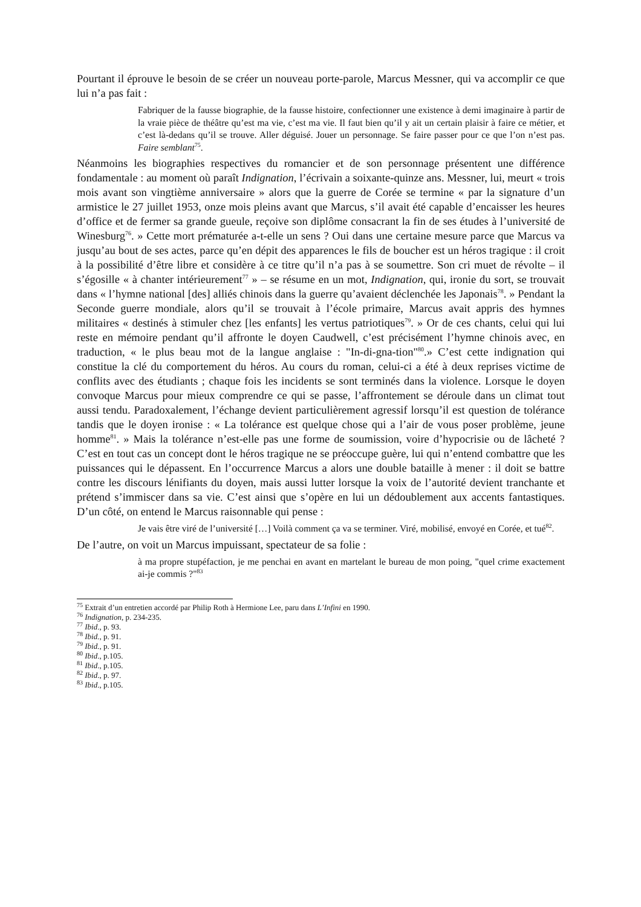Pourtant il éprouve le besoin de se créer un nouveau porte-parole, Marcus Messner, qui va accomplir ce que lui n’a pas fait :
Fabriquer de la fausse biographie, de la fausse histoire, confectionner une existence à demi imaginaire à partir de la vraie pièce de théâtre qu’est ma vie, c’est ma vie. Il faut bien qu’il y ait un certain plaisir à faire ce métier, et c’est là-dedans qu’il se trouve. Aller déguisé. Jouer un personnage. Se faire passer pour ce que l’on n’est pas. Faire semblant<sup>75</sup>.
Néanmoins les biographies respectives du romancier et de son personnage présentent une différence fondamentale : au moment où paraît Indignation, l’écrivain a soixante-quinze ans. Messner, lui, meurt « trois mois avant son vingtième anniversaire » alors que la guerre de Corée se termine « par la signature d’un armistice le 27 juillet 1953, onze mois pleins avant que Marcus, s’il avait été capable d’encaisser les heures d’office et de fermer sa grande gueule, reçoive son diplôme consacrant la fin de ses études à l’université de Winesburg<sup>76</sup>. » Cette mort prématurée a-t-elle un sens ? Oui dans une certaine mesure parce que Marcus va jusqu’au bout de ses actes, parce qu’en dépit des apparences le fils de boucher est un héros tragique : il croit à la possibilité d’être libre et considère à ce titre qu’il n’a pas à se soumettre. Son cri muet de révolte – il s’égosille « à chanter intérieurement<sup>77</sup> » – se résume en un mot, Indignation, qui, ironie du sort, se trouvait dans « l’hymne national [des] alliés chinois dans la guerre qu’avaient déclenchée les Japonais<sup>78</sup>. » Pendant la Seconde guerre mondiale, alors qu’il se trouvait à l’école primaire, Marcus avait appris des hymnes militaires « destinés à stimuler chez [les enfants] les vertus patriotiques<sup>79</sup>. » Or de ces chants, celui qui lui reste en mémoire pendant qu’il affronte le doyen Caudwell, c’est précisément l’hymne chinois avec, en traduction, « le plus beau mot de la langue anglaise : "In-di-gna-tion"<sup>80</sup>.» C’est cette indignation qui constitue la clé du comportement du héros. Au cours du roman, celui-ci a été à deux reprises victime de conflits avec des étudiants ; chaque fois les incidents se sont terminés dans la violence. Lorsque le doyen convoque Marcus pour mieux comprendre ce qui se passe, l’affrontement se déroule dans un climat tout aussi tendu. Paradoxalement, l’échange devient particulièrement agressif lorsqu’il est question de tolérance tandis que le doyen ironise : « La tolérance est quelque chose qui a l’air de vous poser problème, jeune homme<sup>81</sup>. » Mais la tolérance n’est-elle pas une forme de soumission, voire d’hypocrisie ou de lâcheté ? C’est en tout cas un concept dont le héros tragique ne se préoccupe guère, lui qui n’entend combattre que les puissances qui le dépassent. En l’occurrence Marcus a alors une double bataille à mener : il doit se battre contre les discours lénifiants du doyen, mais aussi lutter lorsque la voix de l’autorité devient tranchante et prétend s’immiscer dans sa vie. C’est ainsi que s’opère en lui un dédoublement aux accents fantastiques. D’un côté, on entend le Marcus raisonnable qui pense :
Je vais être viré de l’université […] Voilà comment ça va se terminer. Viré, mobilisé, envoyé en Corée, et tué<sup>82</sup>.
De l’autre, on voit un Marcus impuissant, spectateur de sa folie :
à ma propre stupéfaction, je me penchai en avant en martelant le bureau de mon poing, "quel crime exactement ai-je commis ?"<sup>83</sup>
<sup>75</sup> Extrait d’un entretien accordé par Philip Roth à Hermione Lee, paru dans L’Infini en 1990.
<sup>76</sup> Indignation, p. 234-235.
<sup>77</sup> Ibid., p. 93.
<sup>78</sup> Ibid., p. 91.
<sup>79</sup> Ibid., p. 91.
<sup>80</sup> Ibid., p.105.
<sup>81</sup> Ibid., p.105.
<sup>82</sup> Ibid., p. 97.
<sup>83</sup> Ibid., p.105.